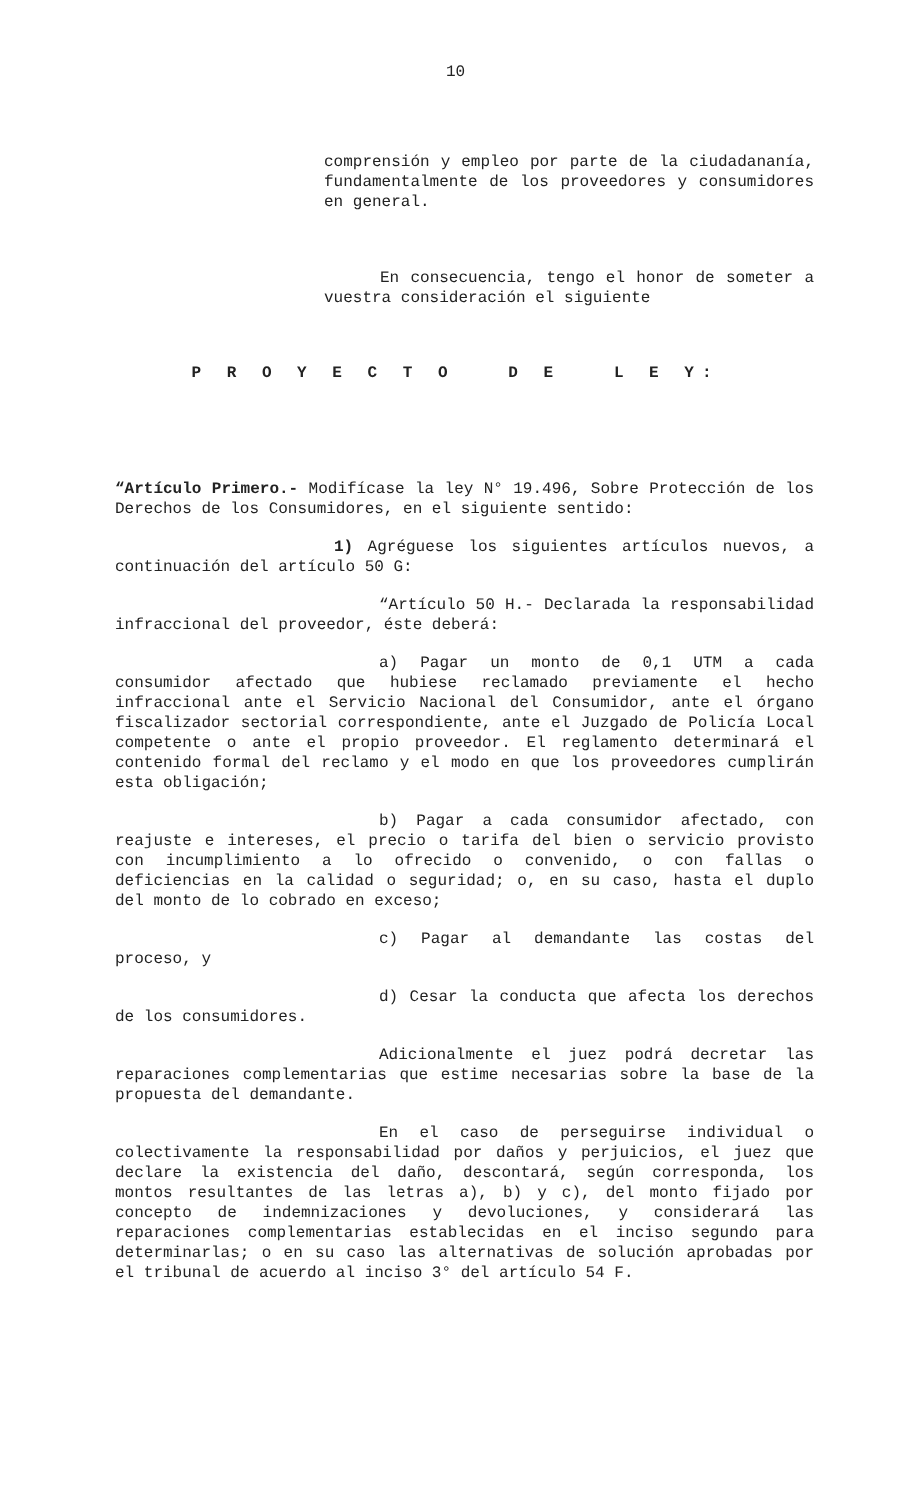10
comprensión y empleo por parte de la ciudadananía, fundamentalmente de los proveedores y consumidores en general.
En consecuencia, tengo el honor de someter a vuestra consideración el siguiente
P R O Y E C T O D E L E Y:
“Artículo Primero.- Modifícase la ley N° 19.496, Sobre Protección de los Derechos de los Consumidores, en el siguiente sentido:
1) Agréguese los siguientes artículos nuevos, a continuación del artículo 50 G:
“Artículo 50 H.- Declarada la responsabilidad infraccional del proveedor, éste deberá:
a) Pagar un monto de 0,1 UTM a cada consumidor afectado que hubiese reclamado previamente el hecho infraccional ante el Servicio Nacional del Consumidor, ante el órgano fiscalizador sectorial correspondiente, ante el Juzgado de Policía Local competente o ante el propio proveedor. El reglamento determinará el contenido formal del reclamo y el modo en que los proveedores cumplirán esta obligación;
b) Pagar a cada consumidor afectado, con reajuste e intereses, el precio o tarifa del bien o servicio provisto con incumplimiento a lo ofrecido o convenido, o con fallas o deficiencias en la calidad o seguridad; o, en su caso, hasta el duplo del monto de lo cobrado en exceso;
c) Pagar al demandante las costas del proceso, y
d) Cesar la conducta que afecta los derechos de los consumidores.
Adicionalmente el juez podrá decretar las reparaciones complementarias que estime necesarias sobre la base de la propuesta del demandante.
En el caso de perseguirse individual o colectivamente la responsabilidad por daños y perjuicios, el juez que declare la existencia del daño, descontará, según corresponda, los montos resultantes de las letras a), b) y c), del monto fijado por concepto de indemnizaciones y devoluciones, y considerará las reparaciones complementarias establecidas en el inciso segundo para determinarlas; o en su caso las alternativas de solución aprobadas por el tribunal de acuerdo al inciso 3° del artículo 54 F.